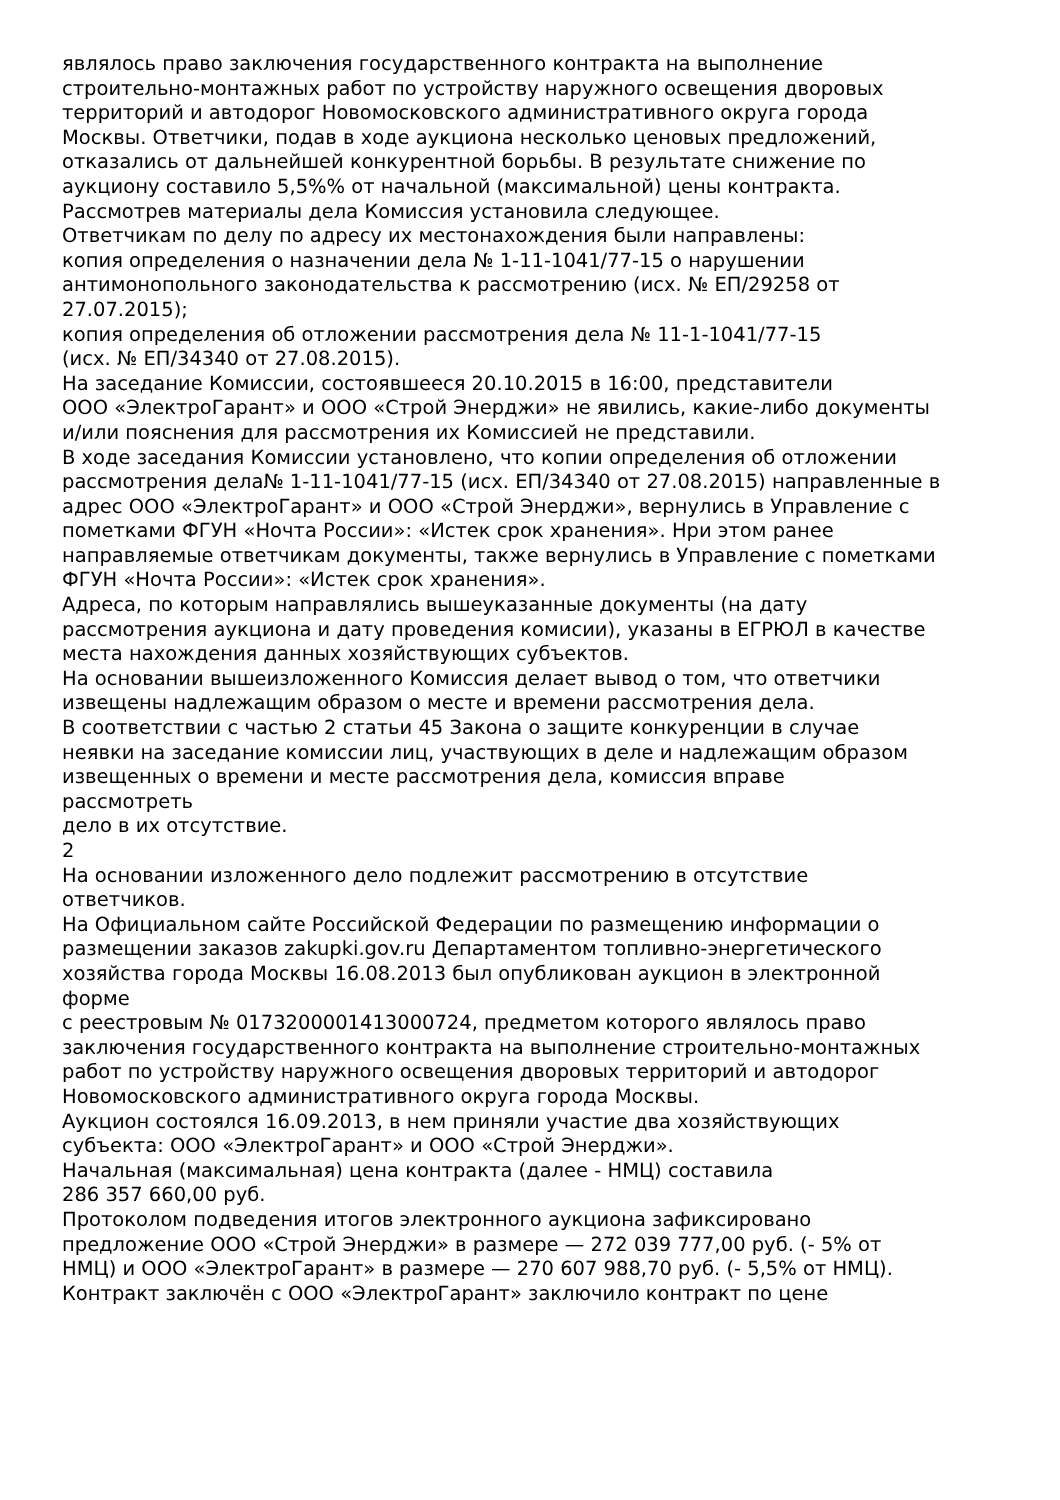являлось право заключения государственного контракта на выполнение
строительно-монтажных работ по устройству наружного освещения дворовых
территорий и автодорог Новомосковского административного округа города
Москвы. Ответчики, подав в ходе аукциона несколько ценовых предложений,
отказались от дальнейшей конкурентной борьбы. В результате снижение по
аукциону составило 5,5%% от начальной (максимальной) цены контракта.
Рассмотрев материалы дела Комиссия установила следующее.
Ответчикам по делу по адресу их местонахождения были направлены:
копия определения о назначении дела № 1-11-1041/77-15 о нарушении
антимонопольного законодательства к рассмотрению (исх. № ЕП/29258 от
27.07.2015);
копия определения об отложении рассмотрения дела № 11-1-1041/77-15
(исх. № ЕП/34340 от 27.08.2015).
На заседание Комиссии, состоявшееся 20.10.2015 в 16:00, представители
ООО «ЭлектроГарант» и ООО «Строй Энерджи» не явились, какие-либо документы
и/или пояснения для рассмотрения их Комиссией не представили.
В ходе заседания Комиссии установлено, что копии определения об отложении
рассмотрения дела№ 1-11-1041/77-15 (исх. ЕП/34340 от 27.08.2015) направленные в
адрес ООО «ЭлектроГарант» и ООО «Строй Энерджи», вернулись в Управление с
пометками ФГУН «Ночта России»: «Истек срок хранения». Нри этом ранее
направляемые ответчикам документы, также вернулись в Управление с пометками
ФГУН «Ночта России»: «Истек срок хранения».
Адреса, по которым направлялись вышеуказанные документы (на дату
рассмотрения аукциона и дату проведения комисии), указаны в ЕГРЮЛ в качестве
места нахождения данных хозяйствующих субъектов.
На основании вышеизложенного Комиссия делает вывод о том, что ответчики
извещены надлежащим образом о месте и времени рассмотрения дела.
В соответствии с частью 2 статьи 45 Закона о защите конкуренции в случае
неявки на заседание комиссии лиц, участвующих в деле и надлежащим образом
извещенных о времени и месте рассмотрения дела, комиссия вправе
рассмотреть
дело в их отсутствие.
2
На основании изложенного дело подлежит рассмотрению в отсутствие
ответчиков.
На Официальном сайте Российской Федерации по размещению информации о
размещении заказов zakupki.gov.ru Департаментом топливно-энергетического
хозяйства города Москвы 16.08.2013 был опубликован аукцион в электронной
форме
с реестровым № 0173200001413000724, предметом которого являлось право
заключения государственного контракта на выполнение строительно-монтажных
работ по устройству наружного освещения дворовых территорий и автодорог
Новомосковского административного округа города Москвы.
Аукцион состоялся 16.09.2013, в нем приняли участие два хозяйствующих
субъекта: ООО «ЭлектроГарант» и ООО «Строй Энерджи».
Начальная (максимальная) цена контракта (далее - НМЦ) составила
286 357 660,00 руб.
Протоколом подведения итогов электронного аукциона зафиксировано
предложение ООО «Строй Энерджи» в размере — 272 039 777,00 руб. (- 5% от
НМЦ) и ООО «ЭлектроГарант» в размере — 270 607 988,70 руб. (- 5,5% от НМЦ).
Контракт заключён с ООО «ЭлектроГарант» заключило контракт по цене